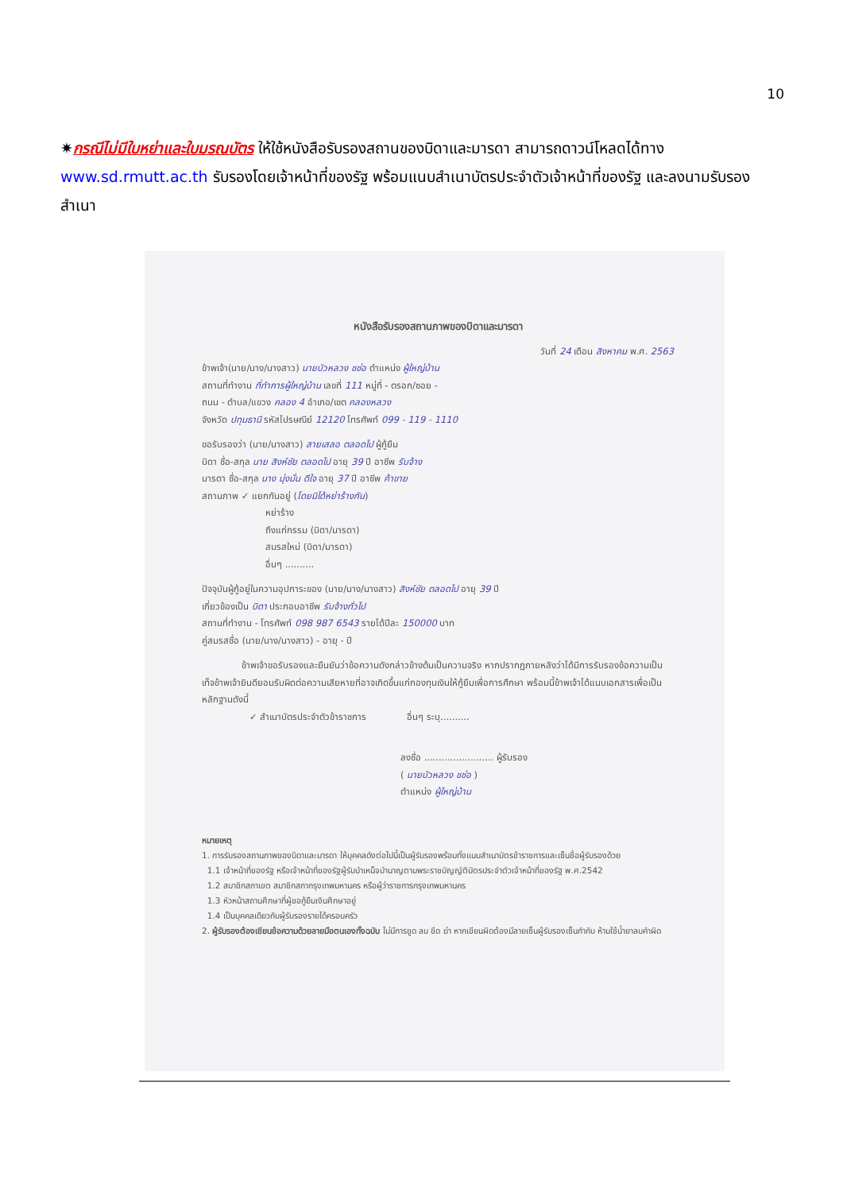10
✷กรณีไม่มีใบหย่าและใบมรณบัตร ให้ใช้หนังสือรับรองสถานของบิดาและมารดา สามารถดาวน์โหลดได้ทาง www.sd.rmutt.ac.th รับรองโดยเจ้าหน้าที่ของรัฐ พร้อมแนบสำเนาบัตรประจำตัวเจ้าหน้าที่ของรัฐ และลงนามรับรองสำเนา
หนังสือรับรองสถานภาพของบิดาและมารดา
วันที่ 24 เดือน สิงหาคม พ.ศ. 2563
ข้าพเจ้า(นาย/นาง/นางสาว) นายบัวหลวง ชช่อ ตำแหน่ง ผู้ใหญ่บ้าน
สถานที่ทำงาน ที่ทำการผู้ใหญ่บ้าน เลขที่ 111 หมู่ที่ - ตรอก/ซอย -
ถนน - ตำบล/แขวง คลอง 4 อำเภอ/เขต คลองหลวง
จังหวัด ปทุมธานี รหัสไปรษณีย์ 12120 โทรศัพท์ 099 - 119 - 1110
ขอรับรองว่า (นาย/นางสาว) สายเสลอ ตลอดไป ผู้กู้ยืม
บิดา ชื่อ-สกุล นาย สิงห์ชัย ตลอดไป อายุ 39 ปี อาชีพ รับจ้าง
มารดา ชื่อ-สกุล นาง มุ่งมั่น ดีใจ อายุ 37 ปี อาชีพ ค้าขาย
สถานภาพ ✓ แยกกันอยู่ (โดยมิได้หย่าร้างกัน)
หย่าร้าง
ถึงแก่กรรม (บิดา/มารดา)
สมรสใหม่ (บิดา/มารดา)
อื่นๆ ..........
ปัจจุบันผู้กู้อยู่ในความอุปการะของ (นาย/นาง/นางสาว) สิงห์ชัย ตลอดไป อายุ 39 ปี
เกี่ยวข้องเป็น บิดา ประกอบอาชีพ รับจ้างทั่วไป
สถานที่ทำงาน - โทรศัพท์ 098 987 6543 รายได้ปีละ 150000 บาท
คู่สมรสชื่อ (นาย/นาง/นางสาว) - อายุ - ปี
ข้าพเจ้าขอรับรองและยืนยันว่าข้อความดังกล่าวข้างต้นเป็นความจริง หากปรากฏภายหลังว่าได้มีการรับรองข้อความเป็นเท็จข้าพเจ้ายินดียอมรับผิดต่อความเสียหายที่อาจเกิดขึ้นแก่กองทุนเงินให้กู้ยืมเพื่อการศึกษา พร้อมนี้ข้าพเจ้าได้แนบเอกสารเพื่อเป็นหลักฐานดังนี้
✓ สำเนาบัตรประจำตัวข้าราชการ อื่นๆ ระบุ..........
ลงชื่อ ........................ ผู้รับรอง
( นายบัวหลวง ชช่อ )
ตำแหน่ง ผู้ใหญ่บ้าน
หมายเหตุ
1. การรับรองสถานภาพของบิดาและมารดา ให้บุคคลดังต่อไปนี้เป็นผู้รับรองพร้อมทั้งแนบสำเนาบัตรข้าราชการและเซ็นชื่อผู้รับรองด้วย
1.1 เจ้าหน้าที่ของรัฐ หรือเจ้าหน้าที่ของรัฐผู้รับบำเหน็จบำนาญตามพระราชบัญญัติบัตรประจำตัวเจ้าหน้าที่ของรัฐ พ.ศ.2542
1.2 สมาชิกสภาเขต สมาชิกสภากรุงเทพมหานคร หรือผู้ว่าราชการกรุงเทพมหานคร
1.3 หัวหน้าสถานศึกษาที่ผู้ขอกู้ยืมเงินศึกษาอยู่
1.4 เป็นบุคคลเดียวกับผู้รับรองรายได้ครอบครัว
2. ผู้รับรองต้องเขียนข้อความด้วยลายมือตนเองทั้งฉบับ ไม่มีการขูด ลบ ขีด ฆ่า หากเขียนผิดต้องมีลายเซ็นผู้รับรองเซ็นกำกับ ห้ามใช้น้ำยาลบคำผิด